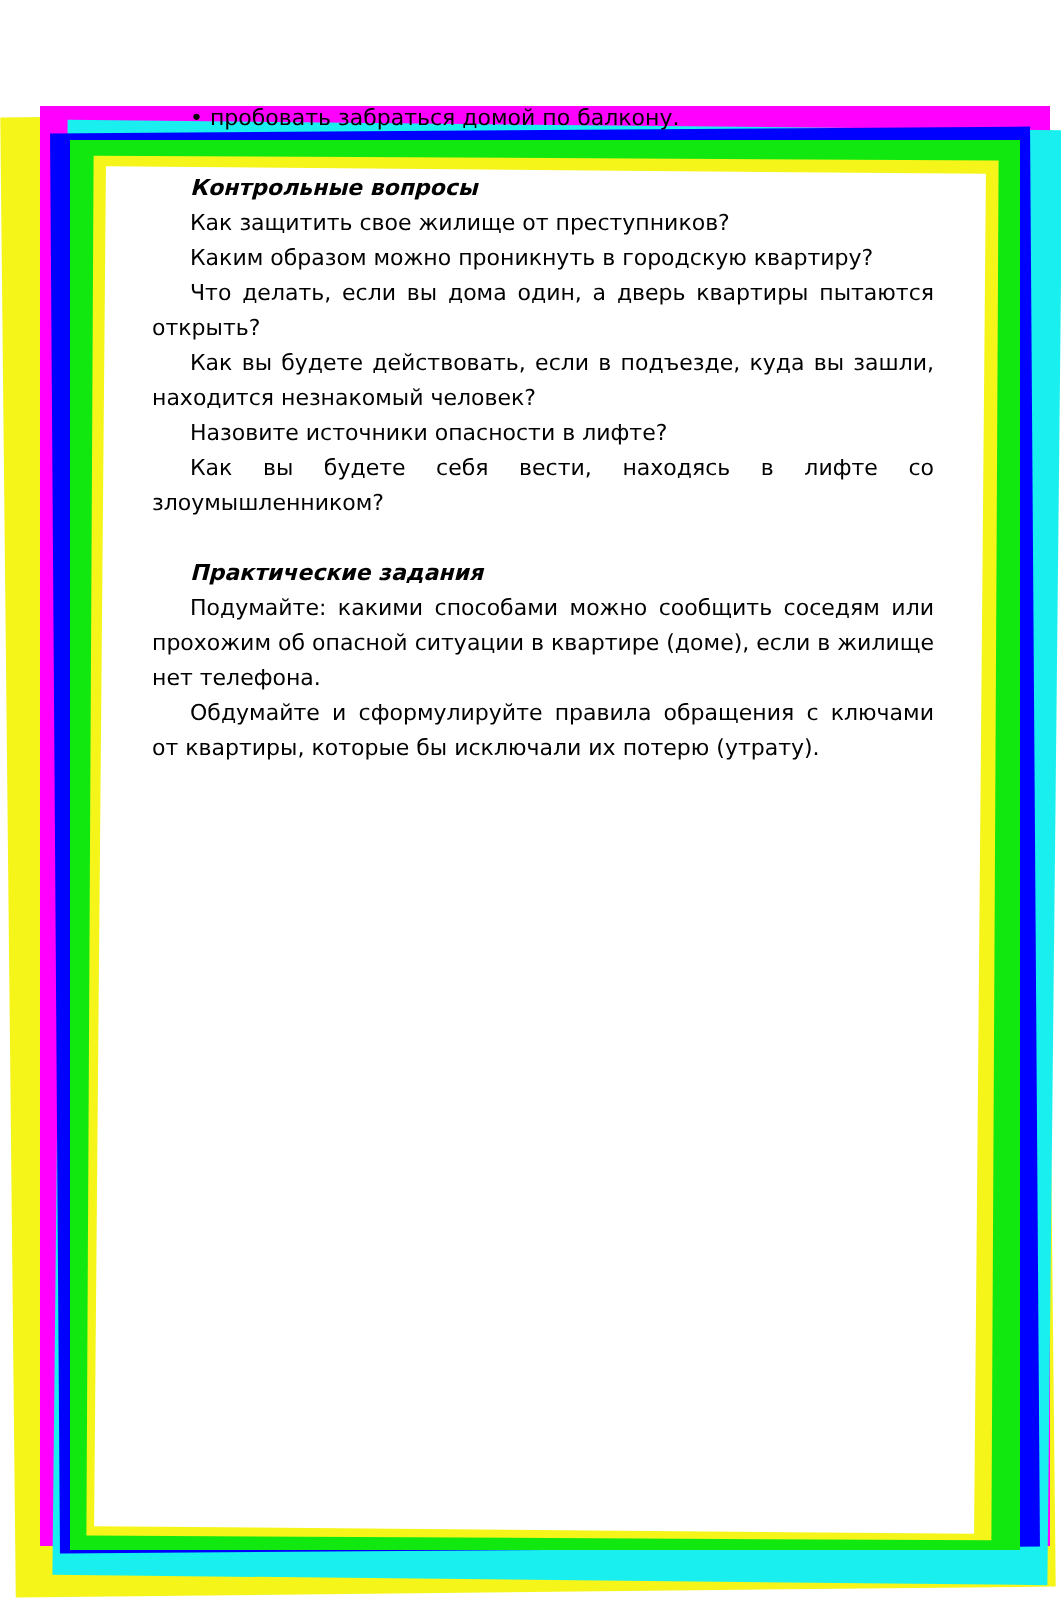• пробовать забраться домой по балкону.
Контрольные вопросы
Как защитить свое жилище от преступников?
Каким образом можно проникнуть в городскую квартиру?
Что делать, если вы дома один, а дверь квартиры пытаются открыть?
Как вы будете действовать, если в подъезде, куда вы зашли, находится незнакомый человек?
Назовите источники опасности в лифте?
Как вы будете себя вести, находясь в лифте со злоумышленником?
Практические задания
Подумайте: какими способами можно сообщить соседям или прохожим об опасной ситуации в квартире (доме), если в жилище нет телефона.
Обдумайте и сформулируйте правила обращения с ключами от квартиры, которые бы исключали их потерю (утрату).